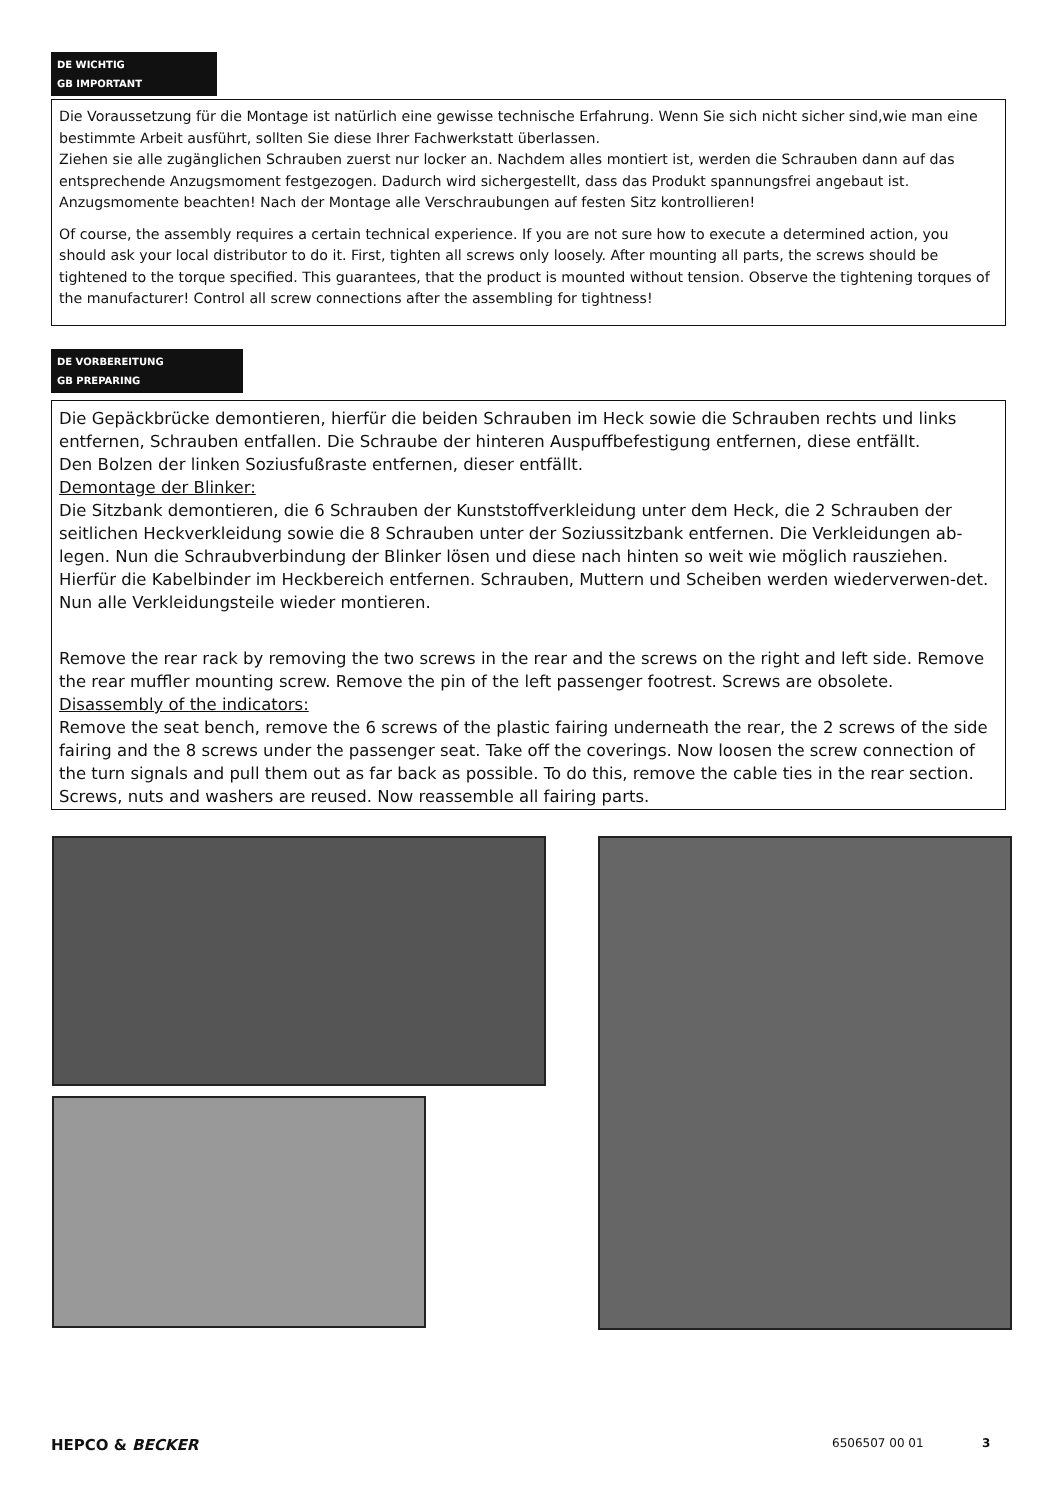DE WICHTIG
GB IMPORTANT
Die Voraussetzung für die Montage ist natürlich eine gewisse technische Erfahrung. Wenn Sie sich nicht sicher sind,wie man eine bestimmte Arbeit ausführt, sollten Sie diese Ihrer Fachwerkstatt überlassen.
Ziehen sie alle zugänglichen Schrauben zuerst nur locker an. Nachdem alles montiert ist, werden die Schrauben dann auf das entsprechende Anzugsmoment festgezogen. Dadurch wird sichergestellt, dass das Produkt spannungsfrei angebaut ist. Anzugsmomente beachten! Nach der Montage alle Verschraubungen auf festen Sitz kontrollieren!
Of course, the assembly requires a certain technical experience. If you are not sure how to execute a determined action, you should ask your local distributor to do it. First, tighten all screws only loosely. After mounting all parts, the screws should be tightened to the torque specified. This guarantees, that the product is mounted without tension. Observe the tightening torques of the manufacturer! Control all screw connections after the assembling for tightness!
DE VORBEREITUNG
GB PREPARING
Die Gepäckbrücke demontieren, hierfür die beiden Schrauben im Heck sowie die Schrauben rechts und links entfernen, Schrauben entfallen. Die Schraube der hinteren Auspuffbefestigung entfernen, diese entfällt.
Den Bolzen der linken Soziusfußraste entfernen, dieser entfällt.
Demontage der Blinker:
Die Sitzbank demontieren, die 6 Schrauben der Kunststoffverkleidung unter dem Heck, die 2 Schrauben der seitlichen Heckverkleidung sowie die 8 Schrauben unter der Soziussitzbank entfernen. Die Verkleidungen ab-legen. Nun die Schraubverbindung der Blinker lösen und diese nach hinten so weit wie möglich rausziehen. Hierfür die Kabelbinder im Heckbereich entfernen. Schrauben, Muttern und Scheiben werden wiederverwen-det. Nun alle Verkleidungsteile wieder montieren.
Remove the rear rack by removing the two screws in the rear and the screws on the right and left side. Remove the rear muffler mounting screw. Remove the pin of the left passenger footrest. Screws are obsolete.
Disassembly of the indicators:
Remove the seat bench, remove the 6 screws of the plastic fairing underneath the rear, the 2 screws of the side fairing and the 8 screws under the passenger seat. Take off the coverings. Now loosen the screw connection of the turn signals and pull them out as far back as possible. To do this, remove the cable ties in the rear section. Screws, nuts and washers are reused. Now reassemble all fairing parts.
HEPCO & BECKER 6506507 00 01 3